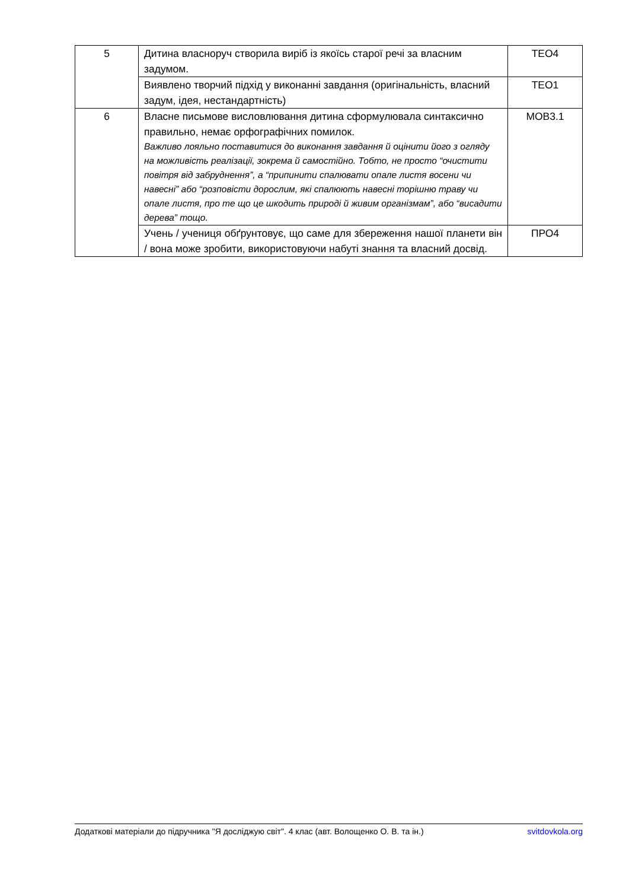| 5 | Дитина власноруч створила виріб із якоїсь старої речі за власним задумом. | ТЕО4 |
| | Виявлено творчий підхід у виконанні завдання (оригінальність, власний задум, ідея, нестандартність) | ТЕО1 |
| 6 | Власне письмове висловлювання дитина сформулювала синтаксично правильно, немає орфографічних помилок. Важливо лояльно поставитися до виконання завдання й оцінити його з огляду на можливість реалізації, зокрема й самостійно. Тобто, не просто “очистити повітря від забруднення”, а “припинити спалювати опале листя восени чи навесні” або “розповісти дорослим, які спалюють навесні торішню траву чи опале листя, про те що це шкодить природі й живим організмам”, або “висадити дерева” тощо. | МОВ3.1 |
| | Учень / учениця обґрунтовує, що саме для збереження нашої планети він / вона може зробити, використовуючи набуті знання та власний досвід. | ПРО4 |
Додаткові матеріали до підручника "Я досліджую світ". 4 клас (авт. Волощенко О. В. та ін.) svitdovkola.org